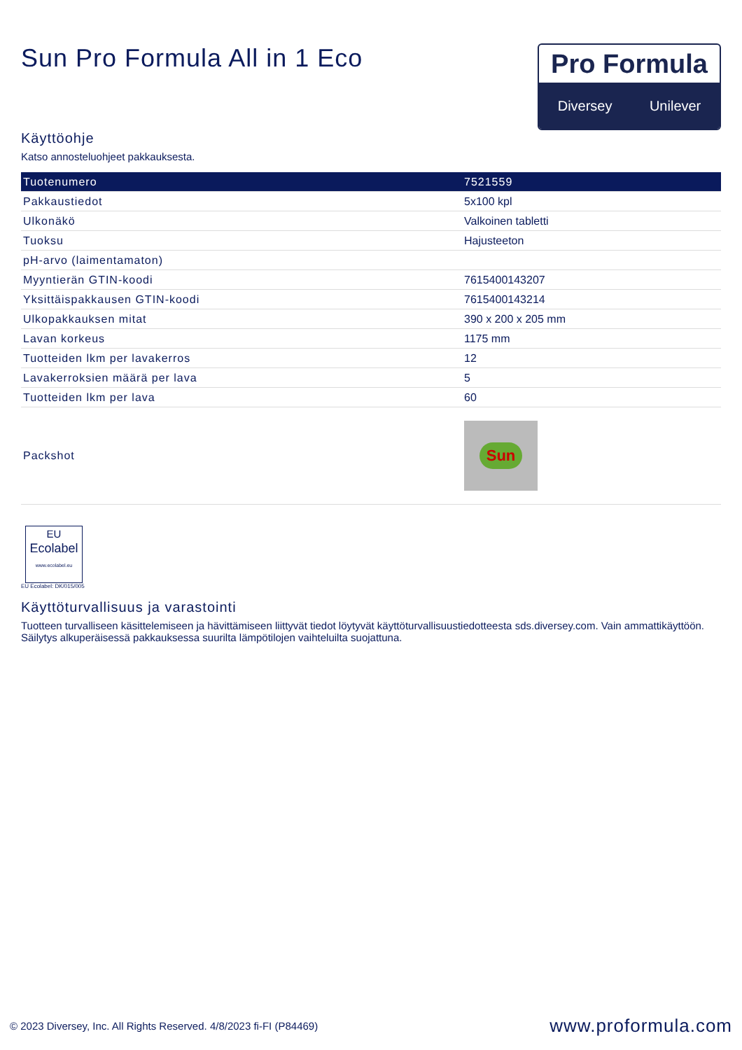Sun Pro Formula All in 1 Eco
Pro Formula
Diversey Unilever
Käyttöohje
Katso annosteluohjeet pakkauksesta.
| Tuotenumero | 7521559 |
| --- | --- |
| Pakkaustiedot | 5x100 kpl |
| Ulkonäkö | Valkoinen tabletti |
| Tuoksu | Hajusteeton |
| pH-arvo (laimentamaton) | |
| Myyntierän GTIN-koodi | 7615400143207 |
| Yksittäispakkausen GTIN-koodi | 7615400143214 |
| Ulkopakkauksen mitat | 390 x 200 x 205 mm |
| Lavan korkeus | 1175 mm |
| Tuotteiden lkm per lavakerros | 12 |
| Lavakerroksien määrä per lava | 5 |
| Tuotteiden lkm per lava | 60 |
| Packshot | Sun |
EU
Ecolabel
www.ecolabel.eu
EU Ecolabel: DK/015/005
Käyttöturvallisuus ja varastointi
Tuotteen turvalliseen käsittelemiseen ja hävittämiseen liittyvät tiedot löytyvät käyttöturvallisuustiedotteesta sds.diversey.com. Vain ammattikäyttöön. Säilytys alkuperäisessä pakkauksessa suurilta lämpötilojen vaihteluilta suojattuna.
© 2023 Diversey, Inc. All Rights Reserved. 4/8/2023 fi-FI (P84469) www.proformula.com